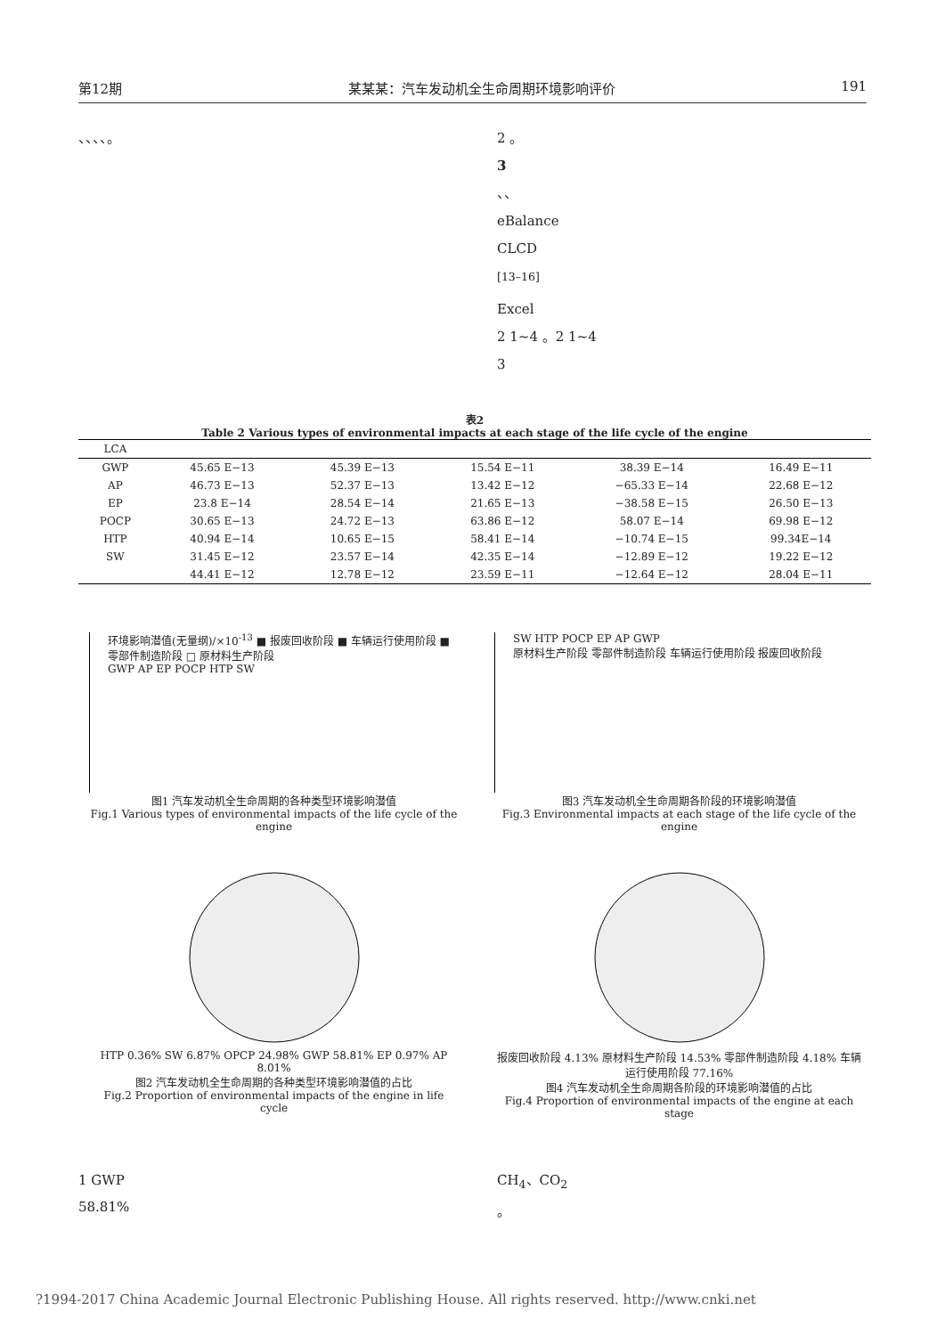第12期 某某某：汽车发动机全生命周期环境影响评价 191
、、、、。 2 。
3
、、
eBalance
CLCD
<sup>[13–16]</sup>
Excel
2 1~4 。2 1~4
3
表2
Table 2 Various types of environmental impacts at each stage of the life cycle of the engine
| LCA | | | | | |
| --- | --- | --- | --- | --- | --- |
| GWP | 45.65 E−13 | 45.39 E−13 | 15.54 E−11 | 38.39 E−14 | 16.49 E−11 |
| AP | 46.73 E−13 | 52.37 E−13 | 13.42 E−12 | −65.33 E−14 | 22.68 E−12 |
| EP | 23.8 E−14 | 28.54 E−14 | 21.65 E−13 | −38.58 E−15 | 26.50 E−13 |
| POCP | 30.65 E−13 | 24.72 E−13 | 63.86 E−12 | 58.07 E−14 | 69.98 E−12 |
| HTP | 40.94 E−14 | 10.65 E−15 | 58.41 E−14 | −10.74 E−15 | 99.34E−14 |
| SW | 31.45 E−12 | 23.57 E−14 | 42.35 E−14 | −12.89 E−12 | 19.22 E−12 |
| | 44.41 E−12 | 12.78 E−12 | 23.59 E−11 | −12.64 E−12 | 28.04 E−11 |
环境影响潜值(无量纲)/×10<sup>-13</sup> ■ 报废回收阶段 ■ 车辆运行使用阶段 ■ 零部件制造阶段 □ 原材料生产阶段
GWP AP EP POCP HTP SW
图1 汽车发动机全生命周期的各种类型环境影响潜值
Fig.1 Various types of environmental impacts of the life cycle of the engine
SW HTP POCP EP AP GWP
原材料生产阶段 零部件制造阶段 车辆运行使用阶段 报废回收阶段
图3 汽车发动机全生命周期各阶段的环境影响潜值
Fig.3 Environmental impacts at each stage of the life cycle of the engine
HTP 0.36% SW 6.87% OPCP 24.98% GWP 58.81% EP 0.97% AP 8.01%
图2 汽车发动机全生命周期的各种类型环境影响潜值的占比
Fig.2 Proportion of environmental impacts of the engine in life cycle
报废回收阶段 4.13% 原材料生产阶段 14.53% 零部件制造阶段 4.18% 车辆运行使用阶段 77.16%
图4 汽车发动机全生命周期各阶段的环境影响潜值的占比
Fig.4 Proportion of environmental impacts of the engine at each stage
1 GWP
58.81%
CH<sub>4</sub>、CO<sub>2</sub>
。
?1994-2017 China Academic Journal Electronic Publishing House. All rights reserved. http://www.cnki.net